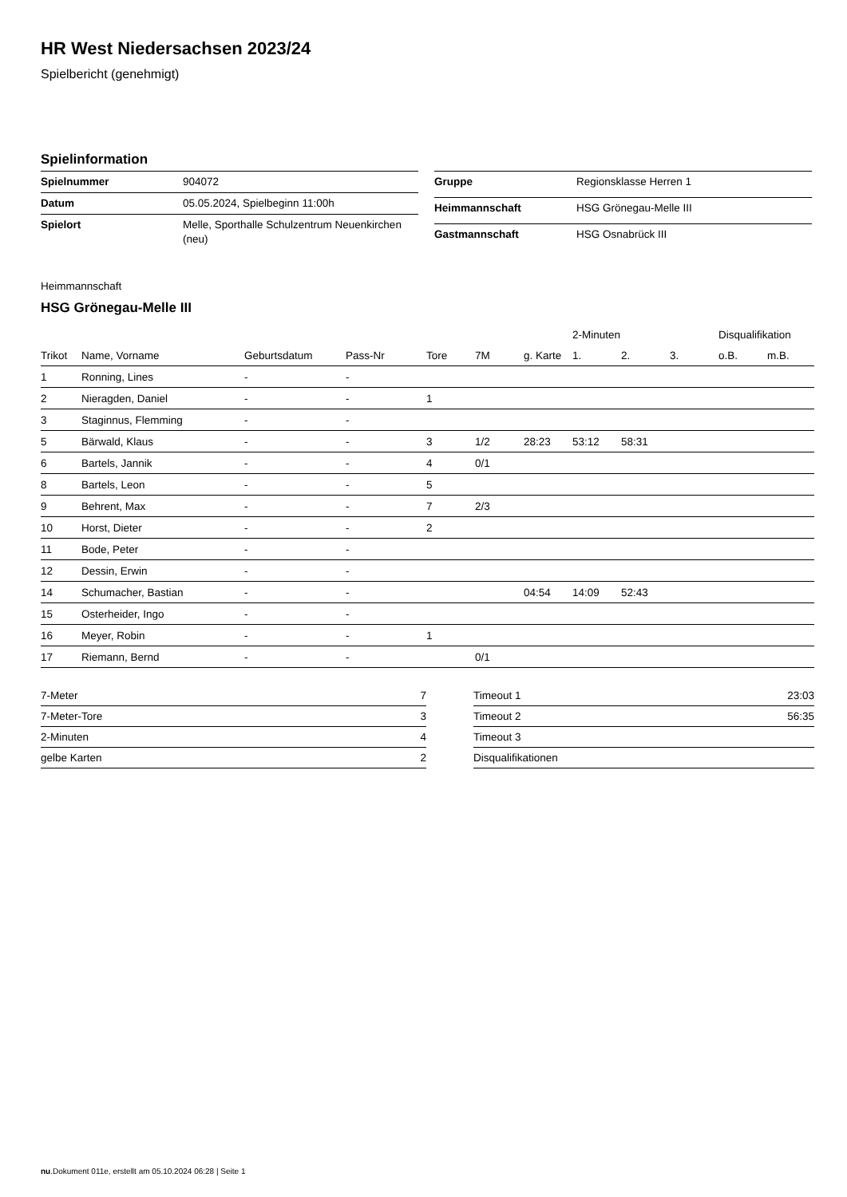HR West Niedersachsen 2023/24
Spielbericht (genehmigt)
Spielinformation
| Spielnummer | 904072 |
| Datum | 05.05.2024, Spielbeginn 11:00h |
| Spielort | Melle, Sporthalle Schulzentrum Neuenkirchen (neu) |
| Gruppe | Regionsklasse Herren 1 |
| Heimmannschaft | HSG Grönegau-Melle III |
| Gastmannschaft | HSG Osnabrück III |
Heimmannschaft
HSG Grönegau-Melle III
| | | | | | | | 2-Minuten | | | Disqualifikation | |
| --- | --- | --- | --- | --- | --- | --- | --- | --- | --- | --- | --- |
| Trikot | Name, Vorname | Geburtsdatum | Pass-Nr | Tore | 7M | g. Karte | 1. | 2. | 3. | o.B. | m.B. |
| 1 | Ronning, Lines | - | - | | | | | | | | |
| 2 | Nieragden, Daniel | - | - | 1 | | | | | | | |
| 3 | Staginnus, Flemming | - | - | | | | | | | | |
| 5 | Bärwald, Klaus | - | - | 3 | 1/2 | 28:23 | 53:12 | 58:31 | | | |
| 6 | Bartels, Jannik | - | - | 4 | 0/1 | | | | | | |
| 8 | Bartels, Leon | - | - | 5 | | | | | | | |
| 9 | Behrent, Max | - | - | 7 | 2/3 | | | | | | |
| 10 | Horst, Dieter | - | - | 2 | | | | | | | |
| 11 | Bode, Peter | - | - | | | | | | | | |
| 12 | Dessin, Erwin | - | - | | | | | | | | |
| 14 | Schumacher, Bastian | - | - | | | 04:54 | 14:09 | 52:43 | | | |
| 15 | Osterheider, Ingo | - | - | | | | | | | | |
| 16 | Meyer, Robin | - | - | 1 | | | | | | | |
| 17 | Riemann, Bernd | - | - | | 0/1 | | | | | | |
| 7-Meter | 7 |
| 7-Meter-Tore | 3 |
| 2-Minuten | 4 |
| gelbe Karten | 2 |
| Timeout 1 | 23:03 |
| Timeout 2 | 56:35 |
| Timeout 3 | |
| Disqualifikationen | |
nu.Dokument 011e, erstellt am 05.10.2024 06:28 | Seite 1